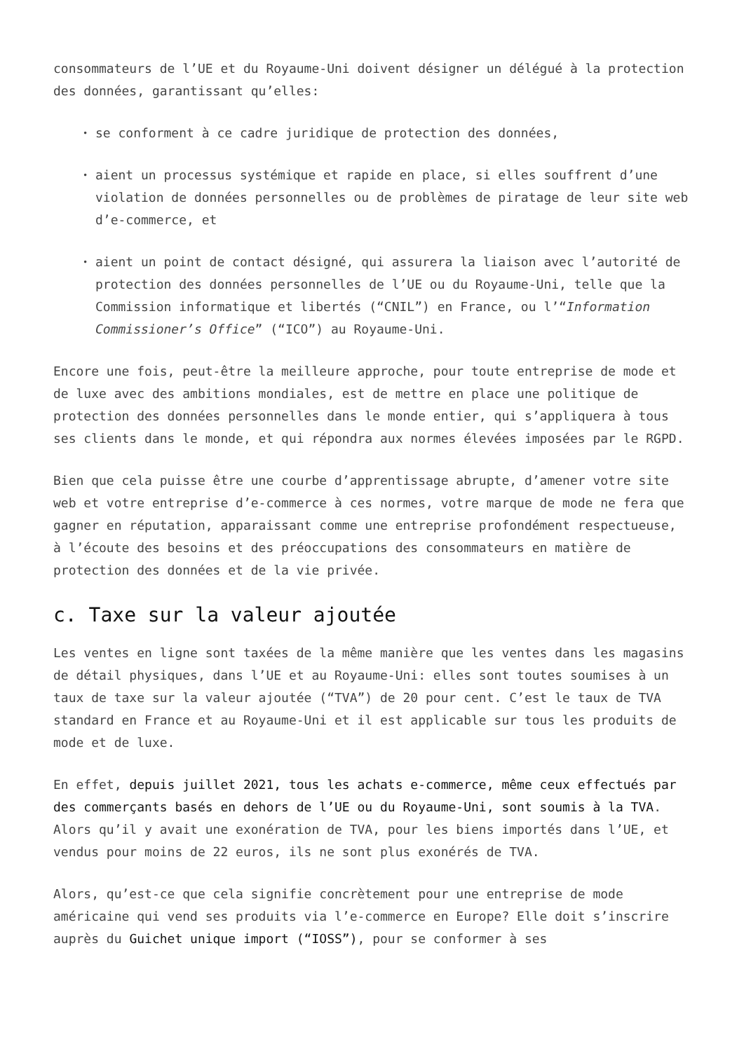consommateurs de l’UE et du Royaume-Uni doivent désigner un délégué à la protection des données, garantissant qu’elles:
• se conforment à ce cadre juridique de protection des données,
• aient un processus systémique et rapide en place, si elles souffrent d’une violation de données personnelles ou de problèmes de piratage de leur site web d’e-commerce, et
• aient un point de contact désigné, qui assurera la liaison avec l’autorité de protection des données personnelles de l’UE ou du Royaume-Uni, telle que la Commission informatique et libertés (“CNIL”) en France, ou l’“Information Commissioner’s Office” (“ICO”) au Royaume-Uni.
Encore une fois, peut-être la meilleure approche, pour toute entreprise de mode et de luxe avec des ambitions mondiales, est de mettre en place une politique de protection des données personnelles dans le monde entier, qui s’appliquera à tous ses clients dans le monde, et qui répondra aux normes élevées imposées par le RGPD.
Bien que cela puisse être une courbe d’apprentissage abrupte, d’amener votre site web et votre entreprise d’e-commerce à ces normes, votre marque de mode ne fera que gagner en réputation, apparaissant comme une entreprise profondément respectueuse, à l’écoute des besoins et des préoccupations des consommateurs en matière de protection des données et de la vie privée.
c. Taxe sur la valeur ajoutée
Les ventes en ligne sont taxées de la même manière que les ventes dans les magasins de détail physiques, dans l’UE et au Royaume-Uni: elles sont toutes soumises à un taux de taxe sur la valeur ajoutée (“TVA”) de 20 pour cent. C’est le taux de TVA standard en France et au Royaume-Uni et il est applicable sur tous les produits de mode et de luxe.
En effet, depuis juillet 2021, tous les achats e-commerce, même ceux effectués par des commerçants basés en dehors de l’UE ou du Royaume-Uni, sont soumis à la TVA. Alors qu’il y avait une exonération de TVA, pour les biens importés dans l’UE, et vendus pour moins de 22 euros, ils ne sont plus exonérés de TVA.
Alors, qu’est-ce que cela signifie concrètement pour une entreprise de mode américaine qui vend ses produits via l’e-commerce en Europe? Elle doit s’inscrire auprès du Guichet unique import (“IOSS”), pour se conformer à ses